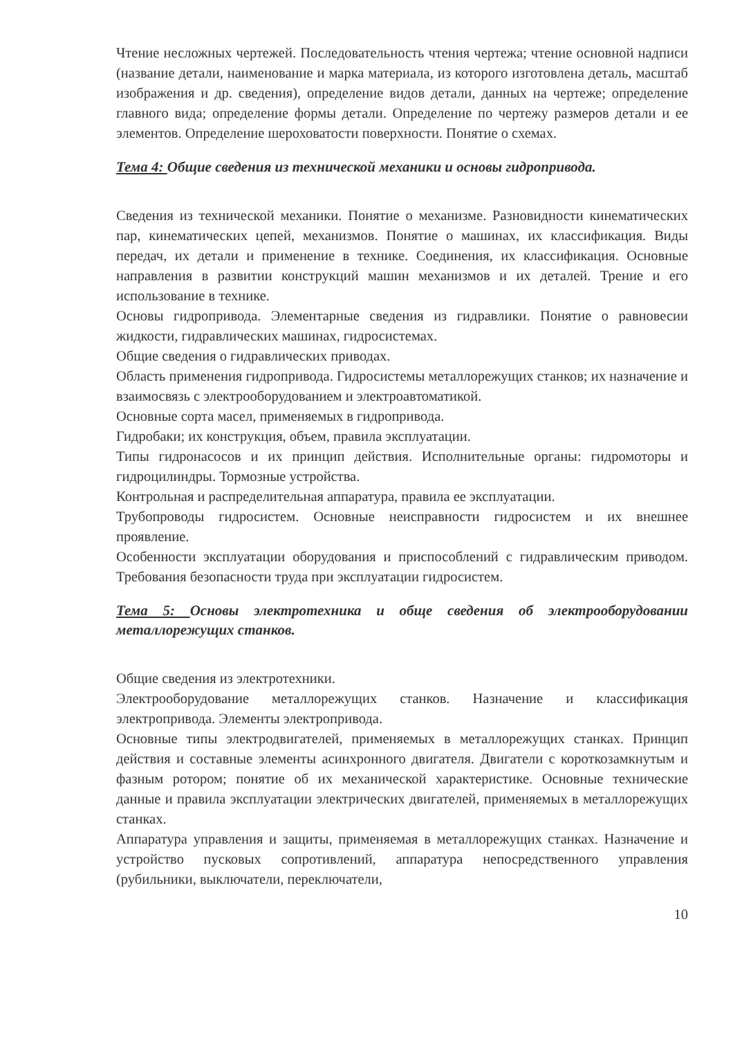Чтение несложных чертежей. Последовательность чтения чертежа; чтение основной надписи (название детали, наименование и марка материала, из которого изготовлена деталь, масштаб изображения и др. сведения), определение видов детали, данных на чертеже; определение главного вида; определение формы детали. Определение по чертежу размеров детали и ее элементов. Определение шероховатости поверхности. Понятие о схемах.
Тема 4: Общие сведения из технической механики и основы гидропривода.
Сведения из технической механики. Понятие о механизме. Разновидности кинематических пар, кинематических цепей, механизмов. Понятие о машинах, их классификация. Виды передач, их детали и применение в технике. Соединения, их классификация. Основные направления в развитии конструкций машин механизмов и их деталей. Трение и его использование в технике.
Основы гидропривода. Элементарные сведения из гидравлики. Понятие о равновесии жидкости, гидравлических машинах, гидросистемах.
Общие сведения о гидравлических приводах.
Область применения гидропривода. Гидросистемы металлорежущих станков; их назначение и взаимосвязь с электрооборудованием и электроавтоматикой.
Основные сорта масел, применяемых в гидропривода.
Гидробаки; их конструкция, объем, правила эксплуатации.
Типы гидронасосов и их принцип действия. Исполнительные органы: гидромоторы и гидроцилиндры. Тормозные устройства.
Контрольная и распределительная аппаратура, правила ее эксплуатации.
Трубопроводы гидросистем. Основные неисправности гидросистем и их внешнее проявление.
Особенности эксплуатации оборудования и приспособлений с гидравлическим приводом. Требования безопасности труда при эксплуатации гидросистем.
Тема 5: Основы электротехника и обще сведения об электрооборудовании металлорежущих станков.
Общие сведения из электротехники.
Электрооборудование металлорежущих станков. Назначение и классификация электропривода. Элементы электропривода.
Основные типы электродвигателей, применяемых в металлорежущих станках. Принцип действия и составные элементы асинхронного двигателя. Двигатели с короткозамкнутым и фазным ротором; понятие об их механической характеристике. Основные технические данные и правила эксплуатации электрических двигателей, применяемых в металлорежущих станках.
Аппаратура управления и защиты, применяемая в металлорежущих станках. Назначение и устройство пусковых сопротивлений, аппаратура непосредственного управления (рубильники, выключатели, переключатели,
10